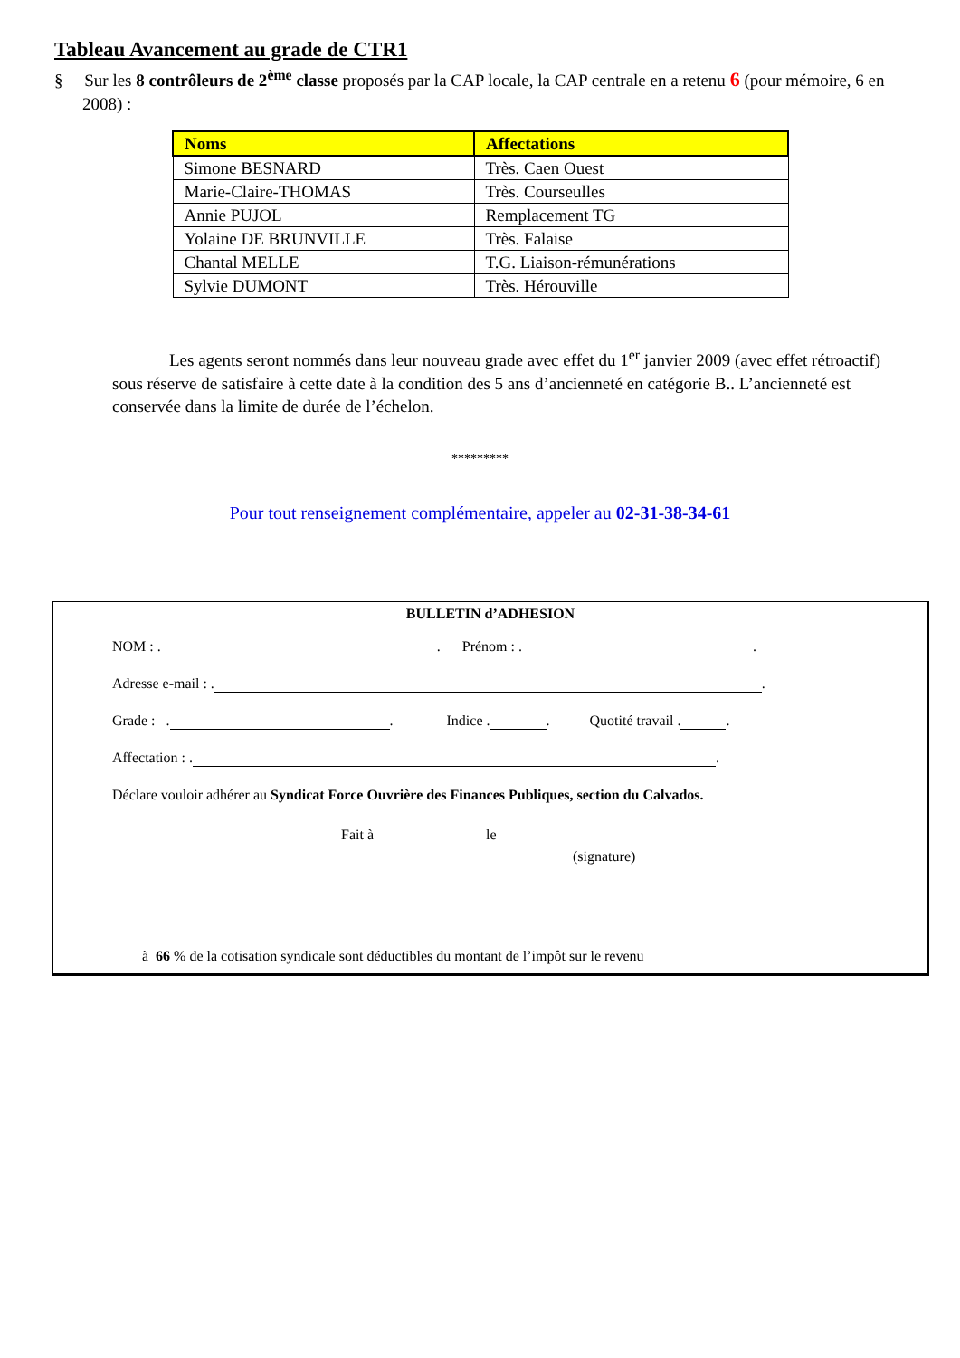Tableau Avancement au grade de CTR1
§ Sur les 8 contrôleurs de 2<sup>ème</sup> classe proposés par la CAP locale, la CAP centrale en a retenu 6 (pour mémoire, 6 en 2008) :
| Noms | Affectations |
| --- | --- |
| Simone BESNARD | Très. Caen Ouest |
| Marie-Claire-THOMAS | Très. Courseulles |
| Annie PUJOL | Remplacement TG |
| Yolaine DE BRUNVILLE | Très. Falaise |
| Chantal MELLE | T.G. Liaison-rémunérations |
| Sylvie DUMONT | Très. Hérouville |
Les agents seront nommés dans leur nouveau grade avec effet du 1<sup>er</sup> janvier 2009 (avec effet rétroactif) sous réserve de satisfaire à cette date à la condition des 5 ans d’ancienneté en catégorie B.. L’ancienneté est conservée dans la limite de durée de l’échelon.
*********
Pour tout renseignement complémentaire, appeler au 02-31-38-34-61
BULLETIN d’ADHESION
NOM : . . Prénom : . .
Adresse e-mail : . .
Grade : . . Indice . . Quotité travail . .
Affectation : . .
Déclare vouloir adhérer au Syndicat Force Ouvrière des Finances Publiques, section du Calvados.
Fait à le
(signature)
à 66 % de la cotisation syndicale sont déductibles du montant de l’impôt sur le revenu